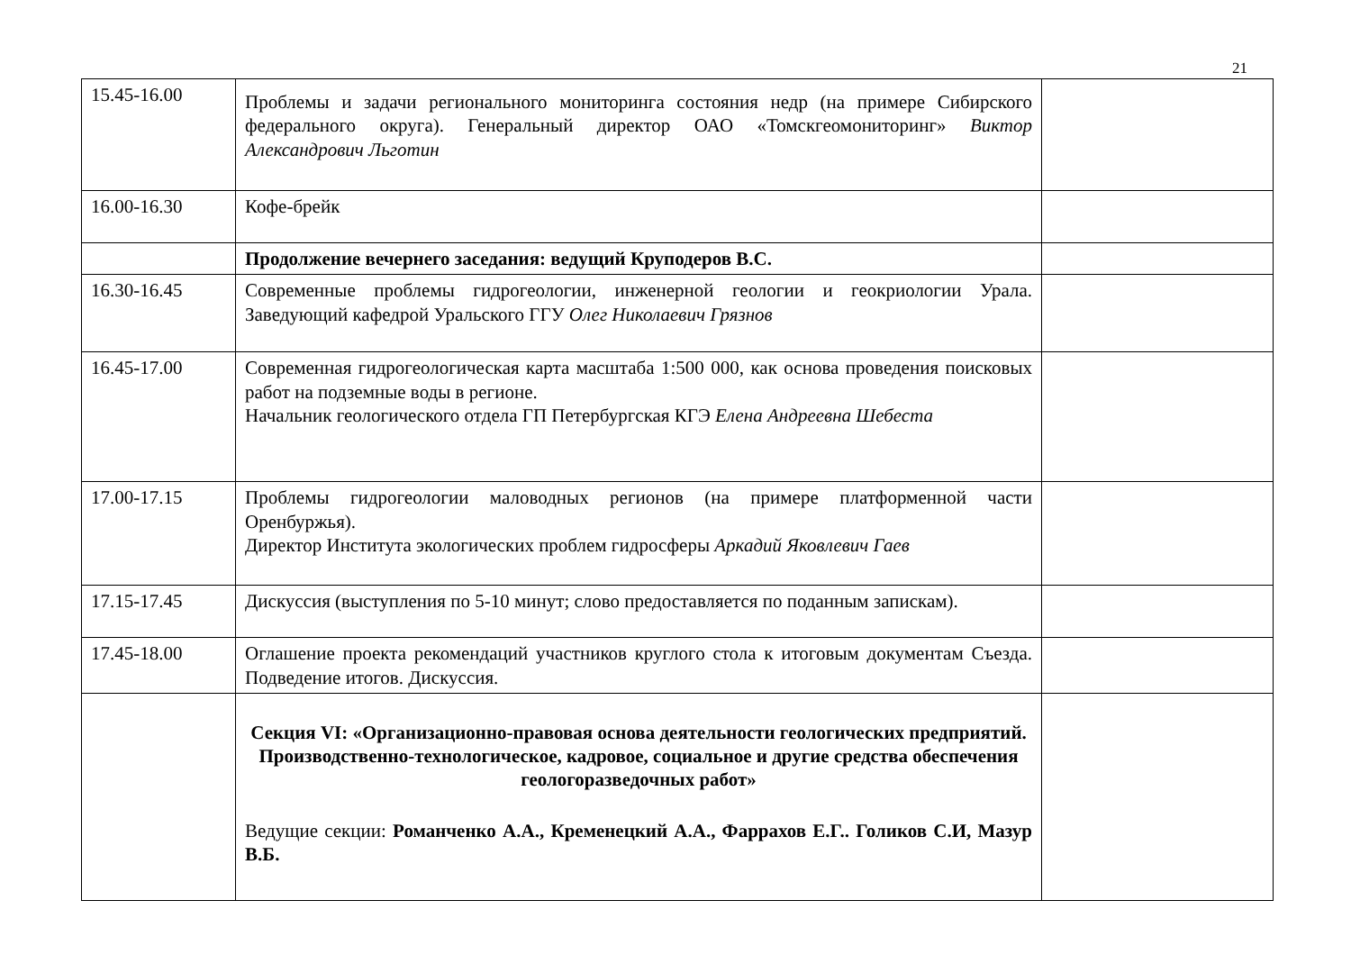21
| 15.45-16.00 | Проблемы и задачи регионального мониторинга состояния недр (на примере Сибирского федерального округа). Генеральный директор ОАО «Томскгеомониторинг» Виктор Александрович Льготин | |
| 16.00-16.30 | Кофе-брейк | |
| | Продолжение вечернего заседания: ведущий Круподеров В.С. | |
| 16.30-16.45 | Современные проблемы гидрогеологии, инженерной геологии и геокриологии Урала. Заведующий кафедрой Уральского ГГУ Олег Николаевич Грязнов | |
| 16.45-17.00 | Современная гидрогеологическая карта масштаба 1:500 000, как основа проведения поисковых работ на подземные воды в регионе. Начальник геологического отдела ГП Петербургская КГЭ Елена Андреевна Шебеста | |
| 17.00-17.15 | Проблемы гидрогеологии маловодных регионов (на примере платформенной части Оренбуржья). Директор Института экологических проблем гидросферы Аркадий Яковлевич Гаев | |
| 17.15-17.45 | Дискуссия (выступления по 5-10 минут; слово предоставляется по поданным запискам). | |
| 17.45-18.00 | Оглашение проекта рекомендаций участников круглого стола к итоговым документам Съезда. Подведение итогов. Дискуссия. | |
| | Секция VI: «Организационно-правовая основа деятельности геологических предприятий. Производственно-технологическое, кадровое, социальное и другие средства обеспечения геологоразведочных работ» Ведущие секции: Романченко А.А., Кременецкий А.А., Фаррахов Е.Г.. Голиков С.И, Мазур В.Б. | |